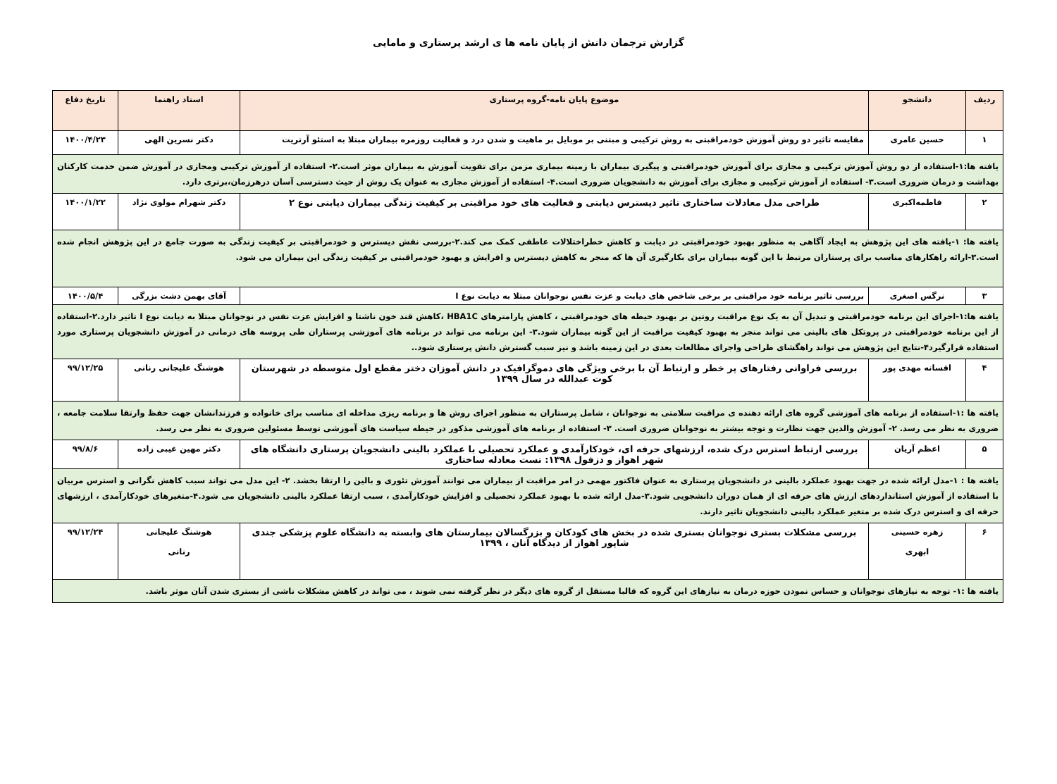گزارش ترجمان دانش از پایان نامه ها ی ارشد پرستاری و مامایی
| ردیف | دانشجو | موضوع پایان نامه-گروه پرستاری | استاد راهنما | تاریخ دفاع |
| --- | --- | --- | --- | --- |
| ۱ | حسین عامری | مقایسه تاثیر دو روش آموزش خودمراقبتی به روش ترکیبی و مبتنی بر موبایل بر ماهیت و شدن درد و فعالیت روزمره بیماران مبتلا به استئو آرتریت | دکتر نسرین الهی | ۱۴۰۰/۴/۲۳ |
| یافته ها:۱-استفاده از دو روش آموزش ترکیبی و مجازی برای آموزش خودمراقبتی و پیگیری بیماران با زمینه بیماری مزمن برای تقویت آموزش به بیماران موثر است.۲- استفاده از آموزش ترکیبی ومجازی در آموزش ضمن خدمت کارکنان بهداشت و درمان ضروری است.۳- استفاده از آموزش ترکیبی و مجازی برای آموزش به دانشجویان ضروری است.۴- استفاده از آموزش مجازی به عنوان یک روش از حیث دسترسی آسان درهرزمان،برتری دارد. | | | | |
| ۲ | فاطمه‌اکبری | طراحی مدل معادلات ساختاری تاثیر دیسترس دیابتی و فعالیت های خود مراقبتی بر کیفیت زندگی بیماران دیابتی نوع ۲ | دکتر شهرام مولوی نژاد | ۱۴۰۰/۱/۲۲ |
| یافته ها: ۱-یافته های این پژوهش به ایجاد آگاهی به منظور بهبود خودمراقبتی در دیابت و کاهش خطراختلالات عاطفی کمک می کند.۲-بررسی نقش دیسترس و خودمراقبتی بر کیفیت زندگی به صورت جامع در این پژوهش انجام شده است.۳-ارائه راهکارهای مناسب برای پرستاران مرتبط با این گونه بیماران برای بکارگیری آن ها که منجر به کاهش دیسترس و افرایش و بهبود خودمراقبتی بر کیفیت زندگی این بیماران می شود. | | | | |
| ۳ | نرگس اصغری | بررسی تاثیر برنامه خود مراقبتی بر برخی شاخص های دیابت و عزت نفس نوجوانان مبتلا به دیابت نوع I | آقای بهمن دشت بزرگی | ۱۴۰۰/۵/۴ |
| یافته ها:۱-اجرای این برنامه خودمراقبتی و تبدیل آن به یک نوع مراقبت روتین بر بهبود حیطه های خودمراقبتی ، کاهش پارامترهای HBA1C ،کاهش قند خون ناشتا و افزایش عزت نفس در نوجوانان مبتلا به دیابت نوع I تاثیر دارد.۲-استفاده از این برنامه خودمراقبتی در پروتکل های بالینی می تواند منجر به بهبود کیفیت مراقبت از این گونه بیماران شود.۳- این برنامه می تواند در برنامه های آموزشی پرستاران طی پروسه های درمانی در آموزش دانشجویان پرستاری مورد استفاده قرارگیرد۴-نتایج این پژوهش می تواند راهگشای طراحی واجرای مطالعات بعدی در این زمینه باشد و نیز سبب گسترش دانش پرستاری شود.. | | | | |
| ۴ | اقسانه مهدی پور | بررسی فراوانی رفتارهای پر خطر و ارتباط آن با برخی ویژگی های دموگرافیک در دانش آموزان دختر مقطع اول متوسطه در شهرستان کوت عبدالله در سال ۱۳۹۹ | هوشنگ علیجانی رنانی | ۹۹/۱۲/۲۵ |
| یافته ها :۱-استفاده از برنامه های آموزشی گروه های ارائه دهنده ی مراقبت سلامتی به نوجوانان ، شامل پرستاران به منظور اجرای روش ها و برنامه ریزی مداخله ای مناسب برای خانواده و فرزندانشان جهت حفظ وارتقا سلامت جامعه ، ضروری به نظر می رسد. ۲- آموزش والدین جهت نظارت و توجه بیشتر به نوجوانان ضروری است. ۳- استفاده از برنامه های آموزشی مذکور در حیطه سیاست های آموزشی توسط مسئولین ضروری به نظر می رسد. | | | | |
| ۵ | اعظم آریان | بررسی ارتباط استرس درک شده، ارزشهای حرفه ای، خودکارآمدی و عملکرد تحصیلی با عملکرد بالینی دانشجویان پرستاری دانشگاه های شهر اهواز و دزفول ۱۳۹۸: تست معادله ساختاری | دکتر مهین غیبی زاده | ۹۹/۸/۶ |
| یافته ها : ۱-مدل ارائه شده در جهت بهبود عملکرد بالینی در دانشجویان پرستاری به عنوان فاکتور مهمی در امر مراقبت از بیماران می توانند آموزش تئوری و بالین را ارتقا بخشد. ۲- این مدل می تواند سبب کاهش نگرانی و استرس مربیان با استفاده از آموزش استانداردهای ارزش های حرفه ای از همان دوران دانشجویی شود.۳-مدل ارائه شده با بهبود عملکرد تحصیلی و افزایش خودکارآمدی ، سبب ارتقا عملکرد بالینی دانشجویان می شود.۴-متغیرهای خودکارآمدی ، ارزشهای حرفه ای و استرس درک شده بر متغیر عملکرد بالینی دانشجویان تاثیر دارند. | | | | |
| ۶ | زهره حسینی ابهری | بررسی مشکلات بستری نوجوانان بستری شده در بخش های کودکان و بزرگسالان بیمارستان های وابسته به دانشگاه علوم پزشکی جندی شاپور اهواز از دیدگاه آنان ، ۱۳۹۹ | هوشنگ علیجانی رنانی | ۹۹/۱۲/۲۴ |
| یافته ها :۱- توجه به نیازهای نوجوانان و حساس نمودن حوزه درمان به نیازهای این گروه که قالبا مستقل از گروه های دیگر در نظر گرفته نمی شوند ، می تواند در کاهش مشکلات ناشی از بستری شدن آنان موثر باشد. | | | | |